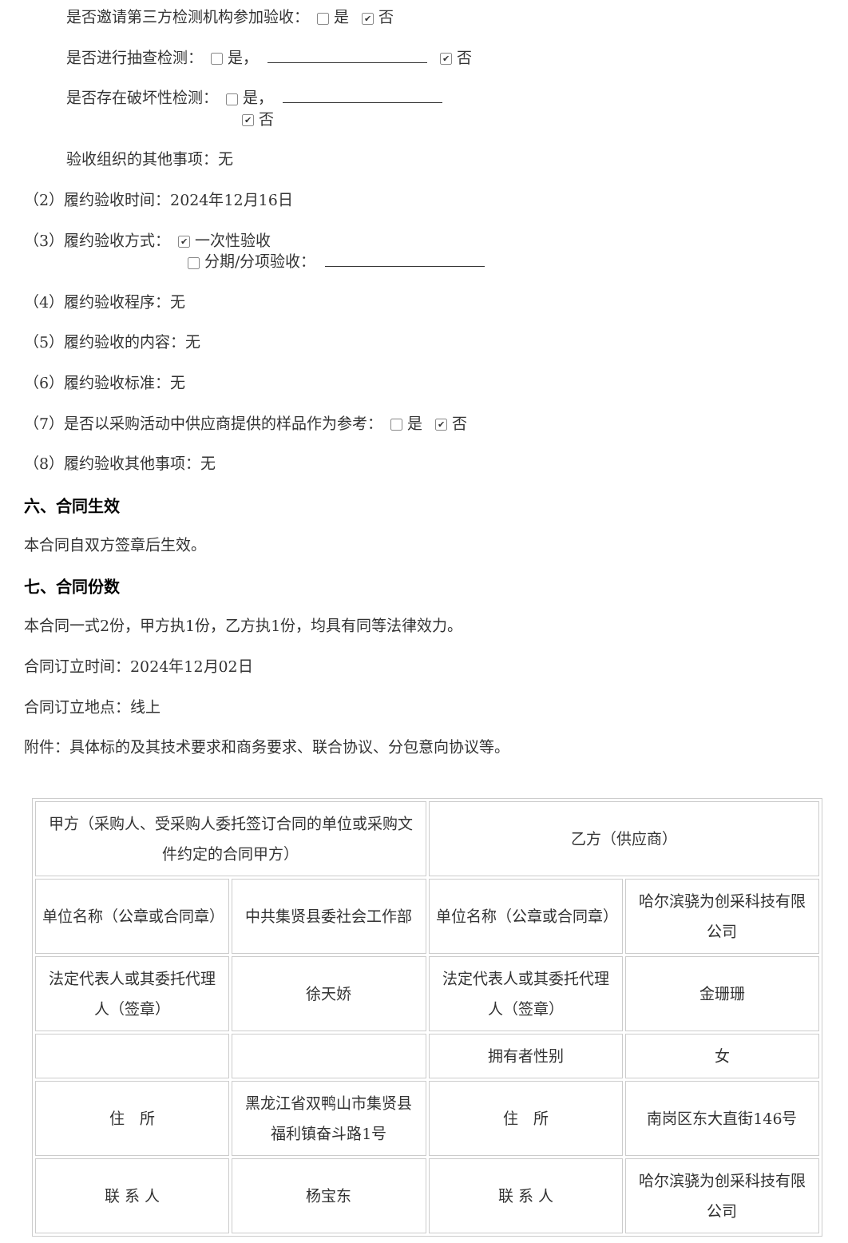是否邀请第三方检测机构参加验收： 是 ✔ 否
是否进行抽查检测： 是， ✔ 否
是否存在破坏性检测： 是，
✔ 否
验收组织的其他事项：无
（2）履约验收时间：2024年12月16日
（3）履约验收方式： ✔ 一次性验收
分期/分项验收：
（4）履约验收程序：无
（5）履约验收的内容：无
（6）履约验收标准：无
（7）是否以采购活动中供应商提供的样品作为参考： 是 ✔ 否
（8）履约验收其他事项：无
六、合同生效
本合同自双方签章后生效。
七、合同份数
本合同一式2份，甲方执1份，乙方执1份，均具有同等法律效力。
合同订立时间：2024年12月02日
合同订立地点：线上
附件：具体标的及其技术要求和商务要求、联合协议、分包意向协议等。
| 甲方（采购人、受采购人委托签订合同的单位或采购文件约定的合同甲方） | | 乙方（供应商） | |
| 单位名称（公章或合同章） | 中共集贤县委社会工作部 | 单位名称（公章或合同章） | 哈尔滨骁为创采科技有限公司 |
| 法定代表人或其委托代理人（签章） | 徐天娇 | 法定代表人或其委托代理人（签章） | 金珊珊 |
| | | 拥有者性别 | 女 |
| 住 所 | 黑龙江省双鸭山市集贤县福利镇奋斗路1号 | 住 所 | 南岗区东大直街146号 |
| 联 系 人 | 杨宝东 | 联 系 人 | 哈尔滨骁为创采科技有限公司 |